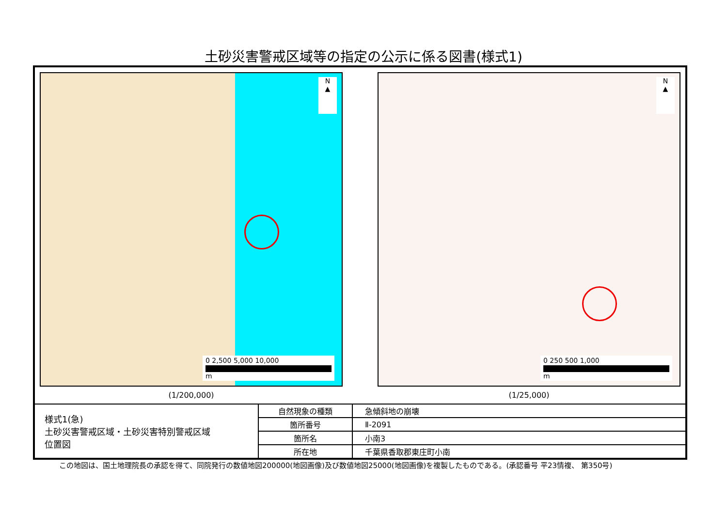土砂災害警戒区域等の指定の公示に係る図書(様式1)
N
▲
0 2,500 5,000 10,000
m
(1/200,000)
N
▲
0 250 500 1,000
m
(1/25,000)
| 様式1(急) 土砂災害警戒区域・土砂災害特別警戒区域 位置図 | 自然現象の種類 | 急傾斜地の崩壊 |
| | 箇所番号 | Ⅱ-2091 |
| | 箇所名 | 小南3 |
| | 所在地 | 千葉県香取郡東庄町小南 |
この地図は、国土地理院長の承認を得て、同院発行の数値地図200000(地図画像)及び数値地図25000(地図画像)を複製したものである。(承認番号 平23情複、 第350号)